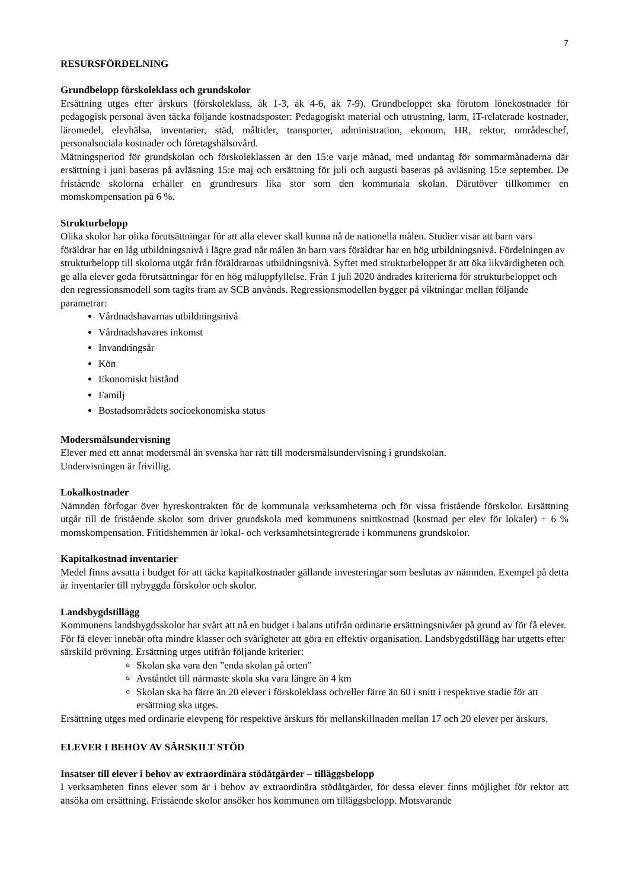7
RESURSFÖRDELNING
Grundbelopp förskoleklass och grundskolor
Ersättning utges efter årskurs (förskoleklass, åk 1-3, åk 4-6, åk 7-9). Grundbeloppet ska förutom lönekostnader för pedagogisk personal även täcka följande kostnadsposter: Pedagogiskt material och utrustning, larm, IT-relaterade kostnader, läromedel, elevhälsa, inventarier, städ, måltider, transporter, administration, ekonom, HR, rektor, områdeschef, personalsociala kostnader och företagshälsovård.
Mätningsperiod för grundskolan och förskoleklassen är den 15:e varje månad, med undantag för sommarmånaderna där ersättning i juni baseras på avläsning 15:e maj och ersättning för juli och augusti baseras på avläsning 15:e september. De fristående skolorna erhåller en grundresurs lika stor som den kommunala skolan. Därutöver tillkommer en momskompensation på 6 %.
Strukturbelopp
Olika skolor har olika förutsättningar för att alla elever skall kunna nå de nationella målen. Studier visar att barn vars föräldrar har en låg utbildningsnivå i lägre grad når målen än barn vars föräldrar har en hög utbildningsnivå. Fördelningen av strukturbelopp till skolorna utgår från föräldrarnas utbildningsnivå. Syftet med strukturbeloppet är att öka likvärdigheten och ge alla elever goda förutsättningar för en hög måluppfyllelse. Från 1 juli 2020 ändrades kriterierna för strukturbeloppet och den regressionsmodell som tagits fram av SCB används. Regressionsmodellen bygger på viktningar mellan följande parametrar:
Vårdnadshavarnas utbildningsnivå
Vårdnadshavares inkomst
Invandringsår
Kön
Ekonomiskt bistånd
Familj
Bostadsområdets socioekonomiska status
Modersmålsundervisning
Elever med ett annat modersmål än svenska har rätt till modersmålsundervisning i grundskolan.
Undervisningen är frivillig.
Lokalkostnader
Nämnden förfogar över hyreskontrakten för de kommunala verksamheterna och för vissa fristående förskolor. Ersättning utgår till de fristående skolor som driver grundskola med kommunens snittkostnad (kostnad per elev för lokaler) + 6 % momskompensation. Fritidshemmen är lokal- och verksamhetsintegrerade i kommunens grundskolor.
Kapitalkostnad inventarier
Medel finns avsatta i budget för att täcka kapitalkostnader gällande investeringar som beslutas av nämnden. Exempel på detta är inventarier till nybyggda förskolor och skolor.
Landsbygdstillägg
Kommunens landsbygdsskolor har svårt att nå en budget i balans utifrån ordinarie ersättningsnivåer på grund av för få elever. För få elever innebär ofta mindre klasser och svårigheter att göra en effektiv organisation. Landsbygdstillägg har utgetts efter särskild prövning. Ersättning utges utifrån följande kriterier:
Skolan ska vara den ”enda skolan på orten”
Avståndet till närmaste skola ska vara längre än 4 km
Skolan ska ha färre än 20 elever i förskoleklass och/eller färre än 60 i snitt i respektive stadie för att ersättning ska utges.
Ersättning utges med ordinarie elevpeng för respektive årskurs för mellanskillnaden mellan 17 och 20 elever per årskurs.
ELEVER I BEHOV AV SÄRSKILT STÖD
Insatser till elever i behov av extraordinära stödåtgärder – tilläggsbelopp
I verksamheten finns elever som är i behov av extraordinära stödåtgärder, för dessa elever finns möjlighet för rektor att ansöka om ersättning. Fristående skolor ansöker hos kommunen om tilläggsbelopp. Motsvarande